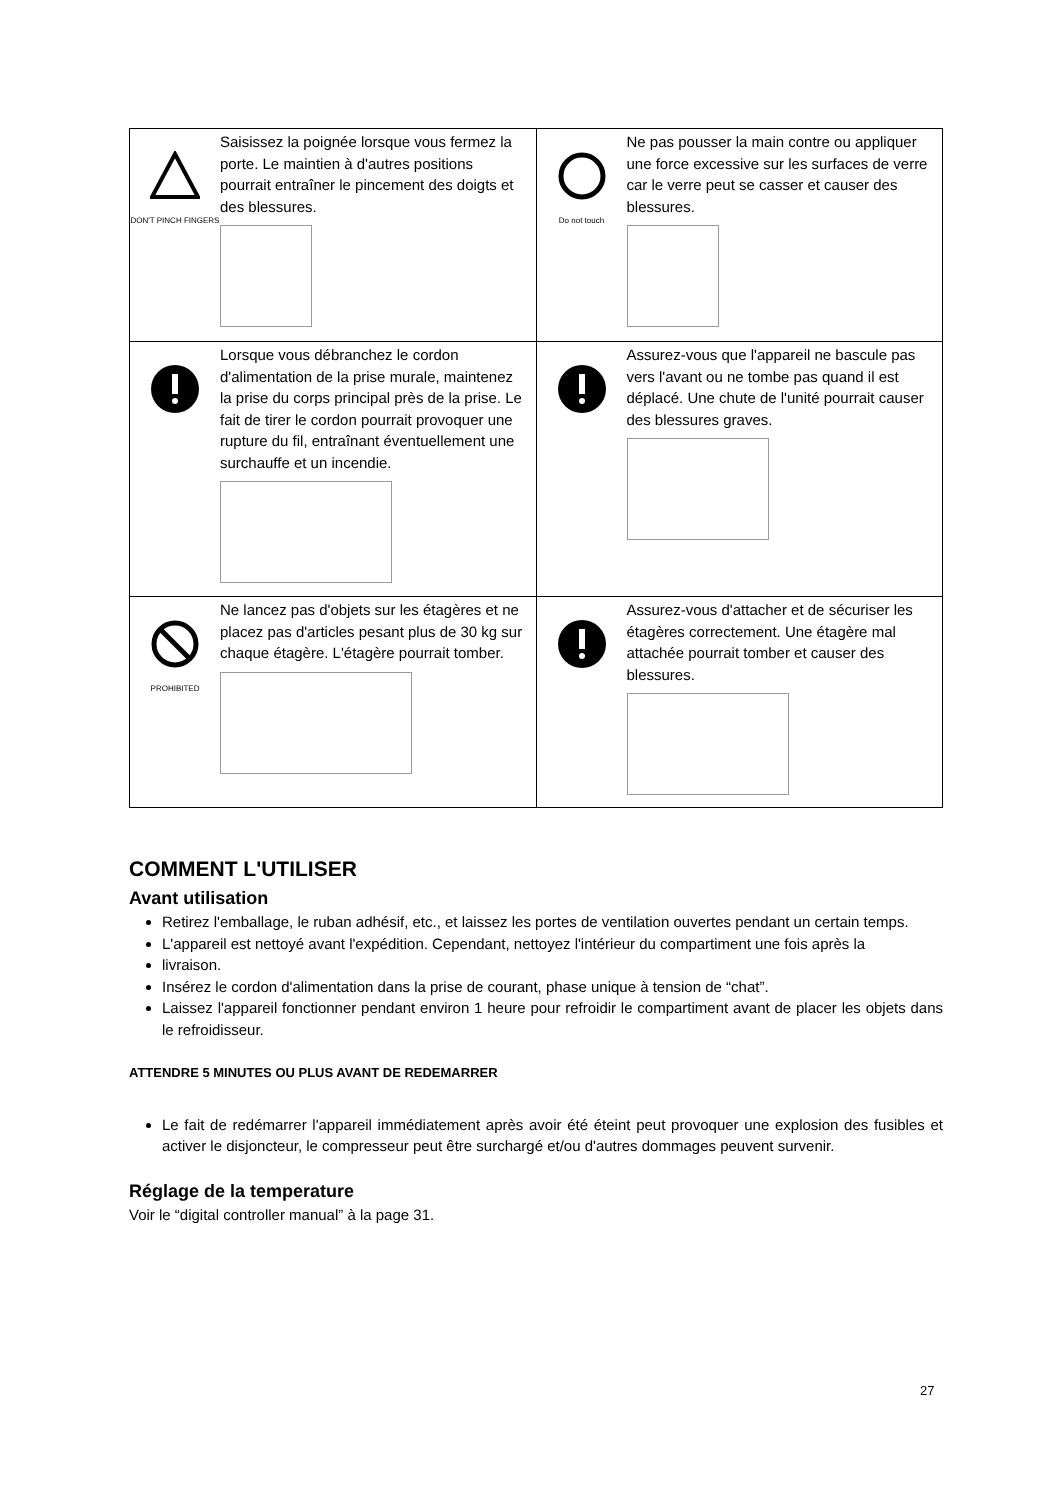| DON'T PINCH FINGERS Saisissez la poignée lorsque vous fermez la porte. Le maintien à d'autres positions pourrait entraîner le pincement des doigts et des blessures. | Do not touch Ne pas pousser la main contre ou appliquer une force excessive sur les surfaces de verre car le verre peut se casser et causer des blessures. |
| Lorsque vous débranchez le cordon d'alimentation de la prise murale, maintenez la prise du corps principal près de la prise. Le fait de tirer le cordon pourrait provoquer une rupture du fil, entraînant éventuellement une surchauffe et un incendie. | Assurez-vous que l'appareil ne bascule pas vers l'avant ou ne tombe pas quand il est déplacé. Une chute de l'unité pourrait causer des blessures graves. |
| PROHIBITED Ne lancez pas d'objets sur les étagères et ne placez pas d'articles pesant plus de 30 kg sur chaque étagère. L'étagère pourrait tomber. | Assurez-vous d'attacher et de sécuriser les étagères correctement. Une étagère mal attachée pourrait tomber et causer des blessures. |
COMMENT L'UTILISER
Avant utilisation
Retirez l'emballage, le ruban adhésif, etc., et laissez les portes de ventilation ouvertes pendant un certain temps.
L'appareil est nettoyé avant l'expédition. Cependant, nettoyez l'intérieur du compartiment une fois après la
livraison.
Insérez le cordon d'alimentation dans la prise de courant, phase unique à tension de “chat”.
Laissez l'appareil fonctionner pendant environ 1 heure pour refroidir le compartiment avant de placer les objets dans le refroidisseur.
ATTENDRE 5 MINUTES OU PLUS AVANT DE REDEMARRER
Le fait de redémarrer l'appareil immédiatement après avoir été éteint peut provoquer une explosion des fusibles et activer le disjoncteur, le compresseur peut être surchargé et/ou d'autres dommages peuvent survenir.
Réglage de la temperature
Voir le “digital controller manual” à la page 31.
27